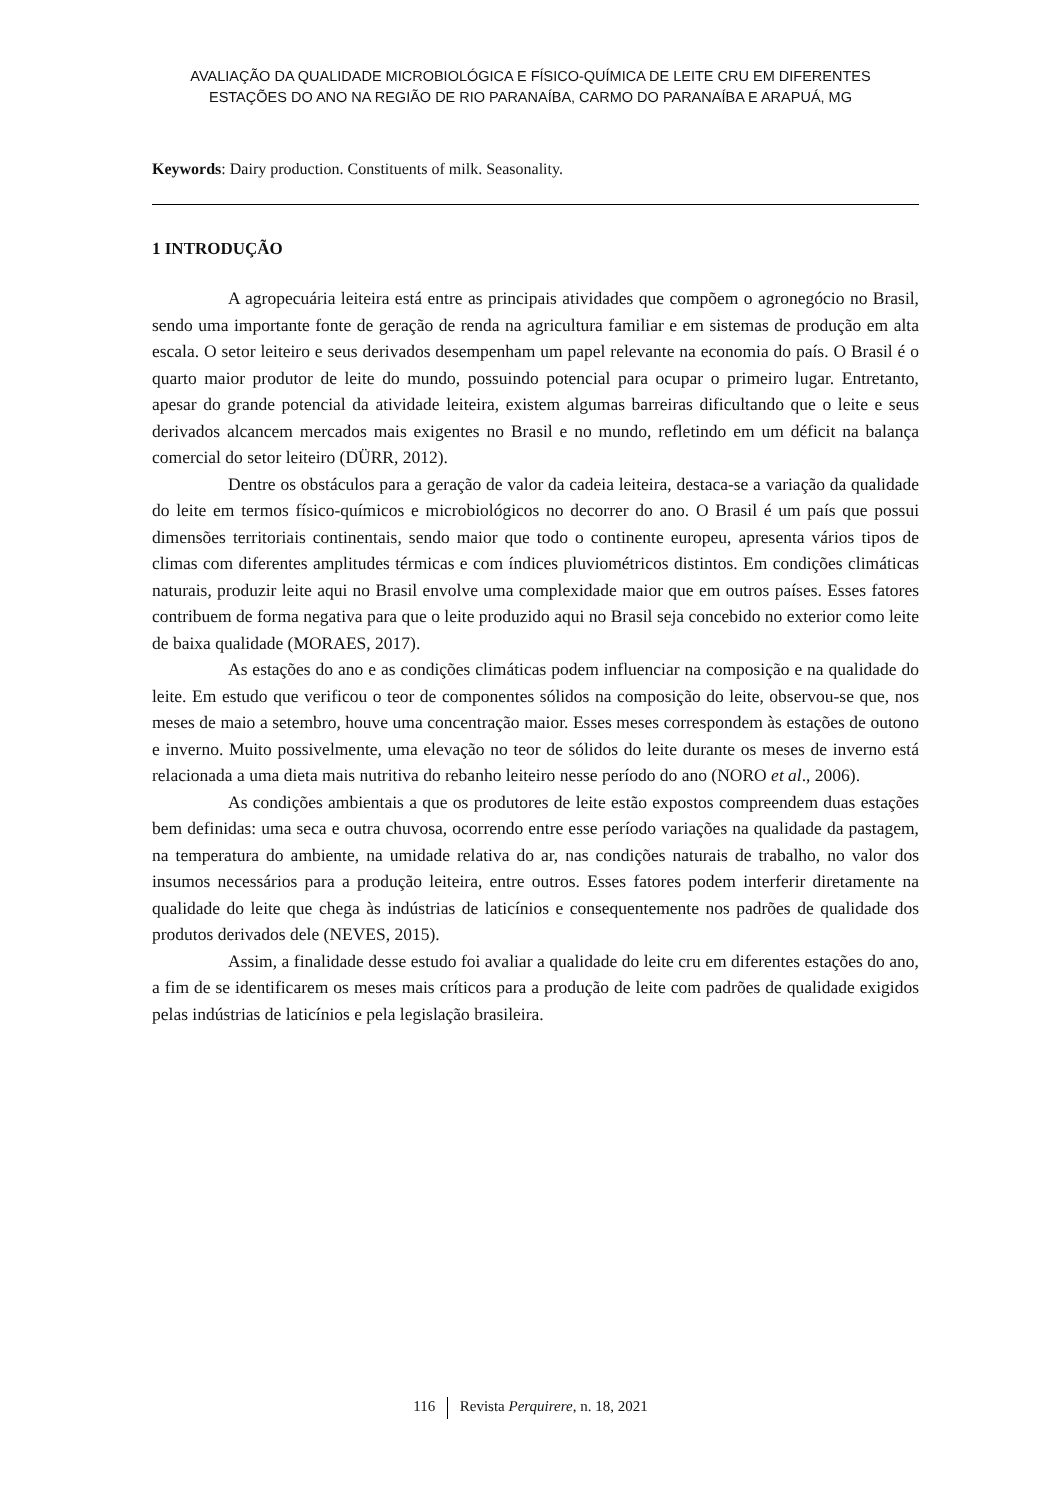AVALIAÇÃO DA QUALIDADE MICROBIOLÓGICA E FÍSICO-QUÍMICA DE LEITE CRU EM DIFERENTES
ESTAÇÕES DO ANO NA REGIÃO DE RIO PARANAÍBA, CARMO DO PARANAÍBA E ARAPUÁ, MG
Keywords: Dairy production. Constituents of milk. Seasonality.
1 INTRODUÇÃO
A agropecuária leiteira está entre as principais atividades que compõem o agronegócio no Brasil, sendo uma importante fonte de geração de renda na agricultura familiar e em sistemas de produção em alta escala. O setor leiteiro e seus derivados desempenham um papel relevante na economia do país. O Brasil é o quarto maior produtor de leite do mundo, possuindo potencial para ocupar o primeiro lugar. Entretanto, apesar do grande potencial da atividade leiteira, existem algumas barreiras dificultando que o leite e seus derivados alcancem mercados mais exigentes no Brasil e no mundo, refletindo em um déficit na balança comercial do setor leiteiro (DÜRR, 2012).
Dentre os obstáculos para a geração de valor da cadeia leiteira, destaca-se a variação da qualidade do leite em termos físico-químicos e microbiológicos no decorrer do ano. O Brasil é um país que possui dimensões territoriais continentais, sendo maior que todo o continente europeu, apresenta vários tipos de climas com diferentes amplitudes térmicas e com índices pluviométricos distintos. Em condições climáticas naturais, produzir leite aqui no Brasil envolve uma complexidade maior que em outros países. Esses fatores contribuem de forma negativa para que o leite produzido aqui no Brasil seja concebido no exterior como leite de baixa qualidade (MORAES, 2017).
As estações do ano e as condições climáticas podem influenciar na composição e na qualidade do leite. Em estudo que verificou o teor de componentes sólidos na composição do leite, observou-se que, nos meses de maio a setembro, houve uma concentração maior. Esses meses correspondem às estações de outono e inverno. Muito possivelmente, uma elevação no teor de sólidos do leite durante os meses de inverno está relacionada a uma dieta mais nutritiva do rebanho leiteiro nesse período do ano (NORO et al., 2006).
As condições ambientais a que os produtores de leite estão expostos compreendem duas estações bem definidas: uma seca e outra chuvosa, ocorrendo entre esse período variações na qualidade da pastagem, na temperatura do ambiente, na umidade relativa do ar, nas condições naturais de trabalho, no valor dos insumos necessários para a produção leiteira, entre outros. Esses fatores podem interferir diretamente na qualidade do leite que chega às indústrias de laticínios e consequentemente nos padrões de qualidade dos produtos derivados dele (NEVES, 2015).
Assim, a finalidade desse estudo foi avaliar a qualidade do leite cru em diferentes estações do ano, a fim de se identificarem os meses mais críticos para a produção de leite com padrões de qualidade exigidos pelas indústrias de laticínios e pela legislação brasileira.
116 Revista Perquirere, n. 18, 2021